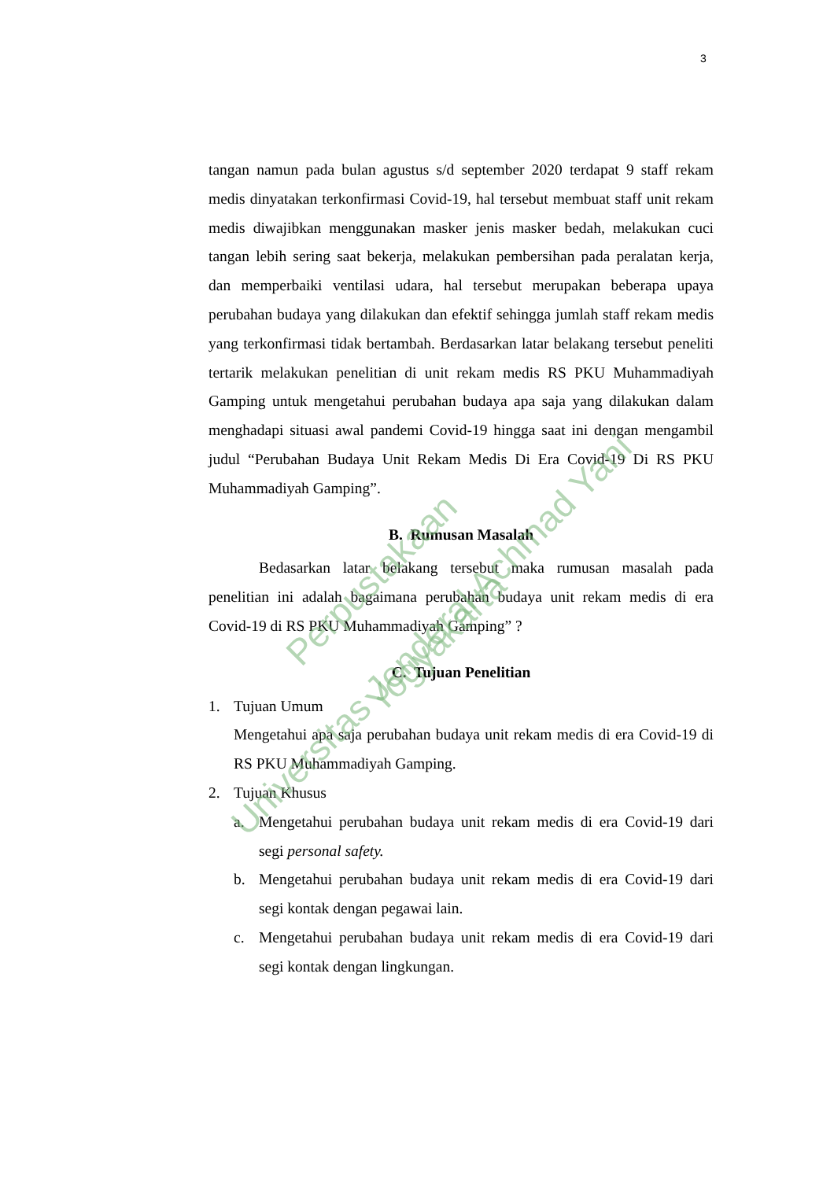3
tangan namun pada bulan agustus s/d september 2020 terdapat 9 staff rekam medis dinyatakan terkonfirmasi Covid-19, hal tersebut membuat staff unit rekam medis diwajibkan menggunakan masker jenis masker bedah, melakukan cuci tangan lebih sering saat bekerja, melakukan pembersihan pada peralatan kerja, dan memperbaiki ventilasi udara, hal tersebut merupakan beberapa upaya perubahan budaya yang dilakukan dan efektif sehingga jumlah staff rekam medis yang terkonfirmasi tidak bertambah. Berdasarkan latar belakang tersebut peneliti tertarik melakukan penelitian di unit rekam medis RS PKU Muhammadiyah Gamping untuk mengetahui perubahan budaya apa saja yang dilakukan dalam menghadapi situasi awal pandemi Covid-19 hingga saat ini dengan mengambil judul “Perubahan Budaya Unit Rekam Medis Di Era Covid-19 Di RS PKU Muhammadiyah Gamping”.
B. Rumusan Masalah
Bedasarkan latar belakang tersebut maka rumusan masalah pada penelitian ini adalah bagaimana perubahan budaya unit rekam medis di era Covid-19 di RS PKU Muhammadiyah Gamping” ?
C. Tujuan Penelitian
1. Tujuan Umum
Mengetahui apa saja perubahan budaya unit rekam medis di era Covid-19 di RS PKU Muhammadiyah Gamping.
2. Tujuan Khusus
a. Mengetahui perubahan budaya unit rekam medis di era Covid-19 dari segi personal safety.
b. Mengetahui perubahan budaya unit rekam medis di era Covid-19 dari segi kontak dengan pegawai lain.
c. Mengetahui perubahan budaya unit rekam medis di era Covid-19 dari segi kontak dengan lingkungan.
Perpustakaan
Universitas Jenderal Achmad Yani Yogyakarta